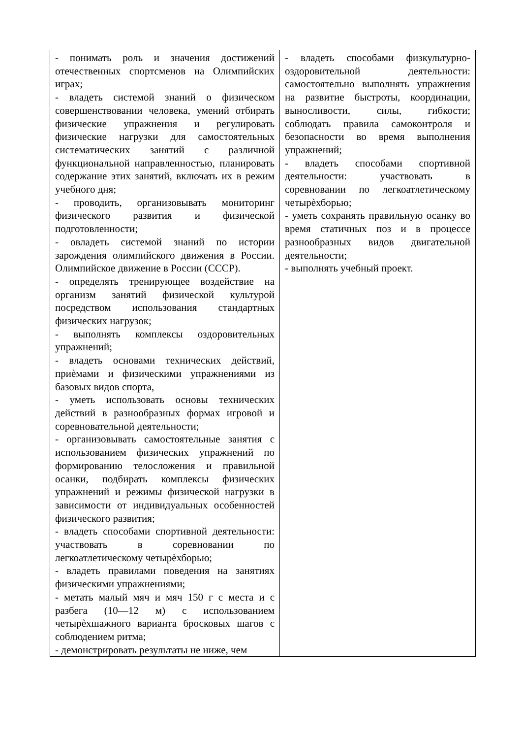| - понимать роль и значения достижений отечественных спортсменов на Олимпийских играх; - владеть системой знаний о физическом совершенствовании человека, умений отбирать физические упражнения и регулировать физические нагрузки для самостоятельных систематических занятий с различной функциональной направленностью, планировать содержание этих занятий, включать их в режим учебного дня; - проводить, организовывать мониторинг физического развития и физической подготовленности; - овладеть системой знаний по истории зарождения олимпийского движения в России. Олимпийское движение в России (СССР). - определять тренирующее воздействие на организм занятий физической культурой посредством использования стандартных физических нагрузок; - выполнять комплексы оздоровительных упражнений; - владеть основами технических действий, приѐмами и физическими упражнениями из базовых видов спорта, - уметь использовать основы технических действий в разнообразных формах игровой и соревновательной деятельности; - организовывать самостоятельные занятия с использованием физических упражнений по формированию телосложения и правильной осанки, подбирать комплексы физических упражнений и режимы физической нагрузки в зависимости от индивидуальных особенностей физического развития; - владеть способами спортивной деятельности: участвовать в соревновании по легкоатлетическому четырѐхборью; - владеть правилами поведения на занятиях физическими упражнениями; - метать малый мяч и мяч 150 г с места и с разбега (10—12 м) с использованием четырѐхшажного варианта бросковых шагов с соблюдением ритма; - демонстрировать результаты не ниже, чем | - владеть способами физкультурно-оздоровительной деятельности: самостоятельно выполнять упражнения на развитие быстроты, координации, выносливости, силы, гибкости; соблюдать правила самоконтроля и безопасности во время выполнения упражнений; - владеть способами спортивной деятельности: участвовать в соревновании по легкоатлетическому четырѐхборью; - уметь сохранять правильную осанку во время статичных поз и в процессе разнообразных видов двигательной деятельности; - выполнять учебный проект. |